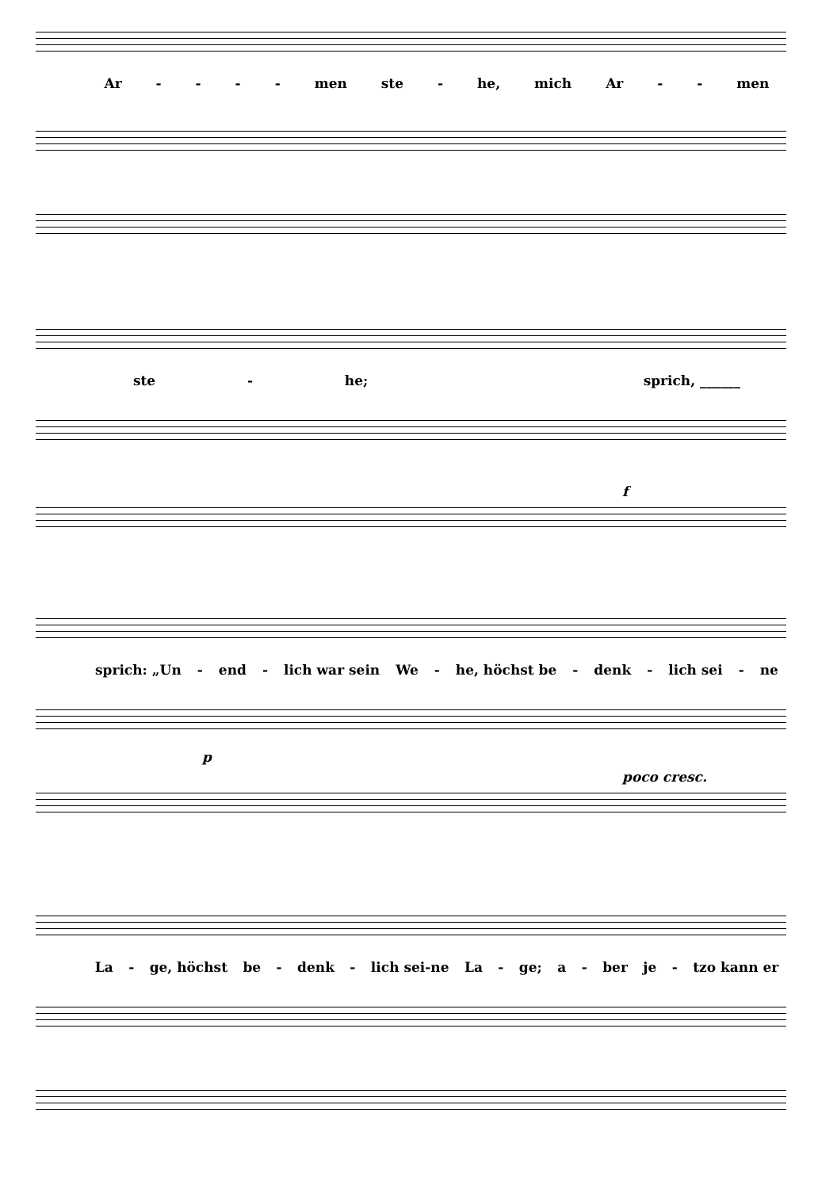Ar - - - - men ste - he, mich Ar - - men
ste - he; sprich, ______
f
sprich: „Un - end - lich war sein We - he, höchst be - denk - lich sei - ne
p
poco cresc.
La - ge, höchst be - denk - lich sei-ne La - ge; a - ber je - tzo kann er